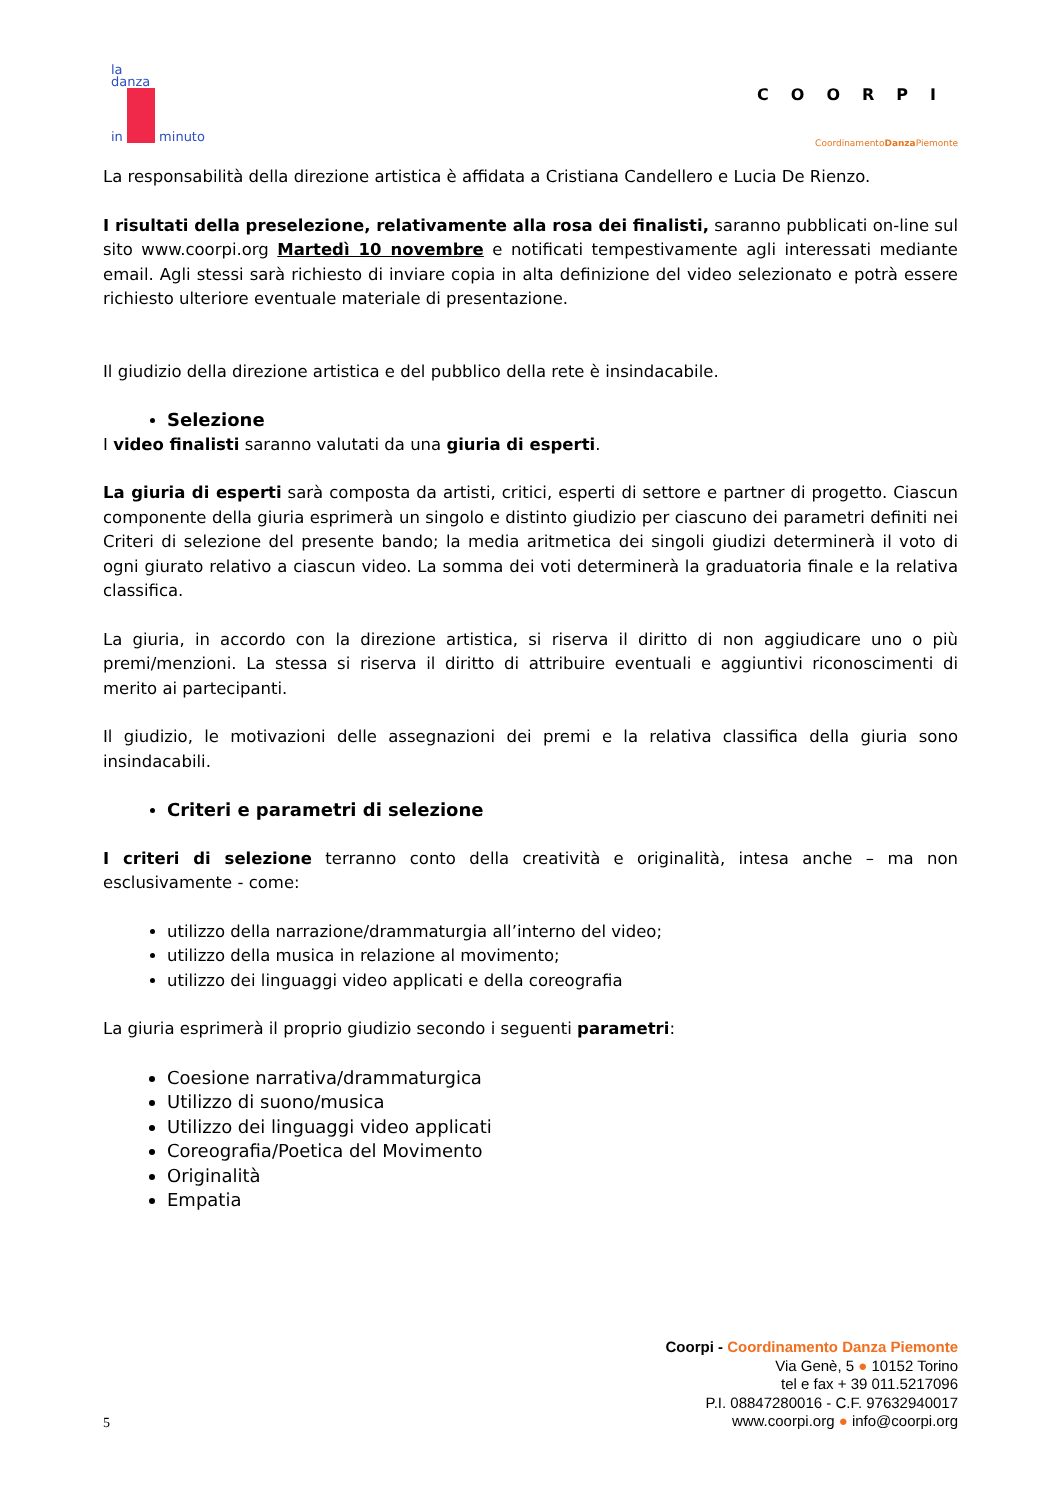la
danza
in minuto
COORPI
CoordinamentoDanza Piemonte
La responsabilità della direzione artistica è affidata a Cristiana Candellero e Lucia De Rienzo.
I risultati della preselezione, relativamente alla rosa dei finalisti, saranno pubblicati on-line sul sito www.coorpi.org Martedì 10 novembre e notificati tempestivamente agli interessati mediante email. Agli stessi sarà richiesto di inviare copia in alta definizione del video selezionato e potrà essere richiesto ulteriore eventuale materiale di presentazione.
Il giudizio della direzione artistica e del pubblico della rete è insindacabile.
Selezione
I video finalisti saranno valutati da una giuria di esperti.
La giuria di esperti sarà composta da artisti, critici, esperti di settore e partner di progetto. Ciascun componente della giuria esprimerà un singolo e distinto giudizio per ciascuno dei parametri definiti nei Criteri di selezione del presente bando; la media aritmetica dei singoli giudizi determinerà il voto di ogni giurato relativo a ciascun video. La somma dei voti determinerà la graduatoria finale e la relativa classifica.
La giuria, in accordo con la direzione artistica, si riserva il diritto di non aggiudicare uno o più premi/menzioni. La stessa si riserva il diritto di attribuire eventuali e aggiuntivi riconoscimenti di merito ai partecipanti.
Il giudizio, le motivazioni delle assegnazioni dei premi e la relativa classifica della giuria sono insindacabili.
Criteri e parametri di selezione
I criteri di selezione terranno conto della creatività e originalità, intesa anche – ma non esclusivamente - come:
utilizzo della narrazione/drammaturgia all’interno del video;
utilizzo della musica in relazione al movimento;
utilizzo dei linguaggi video applicati e della coreografia
La giuria esprimerà il proprio giudizio secondo i seguenti parametri:
Coesione narrativa/drammaturgica
Utilizzo di suono/musica
Utilizzo dei linguaggi video applicati
Coreografia/Poetica del Movimento
Originalità
Empatia
Coorpi - Coordinamento Danza Piemonte
Via Genè, 5 ● 10152 Torino
tel e fax + 39 011.5217096
P.I. 08847280016 - C.F. 97632940017
www.coorpi.org ● info@coorpi.org
5